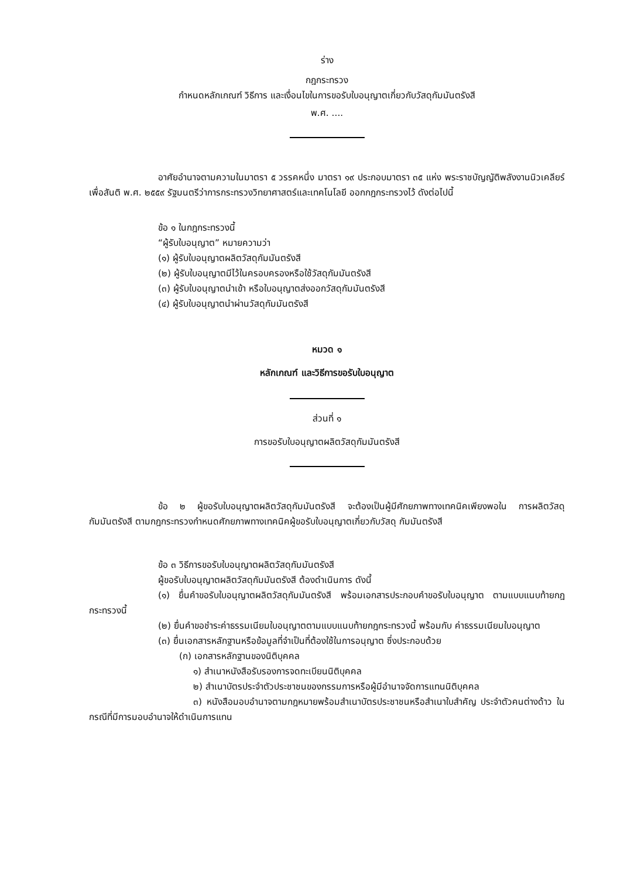ร่าง
กฎกระทรวง
กำหนดหลักเกณฑ์ วิธีการ และเงื่อนไขในการขอรับใบอนุญาตเกี่ยวกับวัสดุกัมมันตรังสี
พ.ศ. ....
อาศัยอำนาจตามความในมาตรา ๕ วรรคหนึ่ง มาตรา ๑๙ ประกอบมาตรา ๓๕ แห่ง พระราชบัญญัติพลังงานนิวเคลียร์เพื่อสันติ พ.ศ. ๒๕๕๙ รัฐมนตรีว่าการกระทรวงวิทยาศาสตร์และเทคโนโลยี ออกกฎกระทรวงไว้ ดังต่อไปนี้
ข้อ ๑ ในกฎกระทรวงนี้
“ผู้รับใบอนุญาต” หมายความว่า
(๑) ผู้รับใบอนุญาตผลิตวัสดุกัมมันตรังสี
(๒) ผู้รับใบอนุญาตมีไว้ในครอบครองหรือใช้วัสดุกัมมันตรังสี
(๓) ผู้รับใบอนุญาตนำเข้า หรือใบอนุญาตส่งออกวัสดุกัมมันตรังสี
(๔) ผู้รับใบอนุญาตนำผ่านวัสดุกัมมันตรังสี
หมวด ๑
หลักเกณฑ์ และวิธีการขอรับใบอนุญาต
ส่วนที่ ๑
การขอรับใบอนุญาตผลิตวัสดุกัมมันตรังสี
ข้อ ๒ ผู้ขอรับใบอนุญาตผลิตวัสดุกัมมันตรังสี จะต้องเป็นผู้มีศักยภาพทางเทคนิคเพียงพอใน การผลิตวัสดุกัมมันตรังสี ตามกฎกระทรวงกำหนดศักยภาพทางเทคนิคผู้ขอรับใบอนุญาตเกี่ยวกับวัสดุ กัมมันตรังสี
ข้อ ๓ วิธีการขอรับใบอนุญาตผลิตวัสดุกัมมันตรังสี
ผู้ขอรับใบอนุญาตผลิตวัสดุกัมมันตรังสี ต้องดำเนินการ ดังนี้
(๑) ยื่นคำขอรับใบอนุญาตผลิตวัสดุกัมมันตรังสี พร้อมเอกสารประกอบคำขอรับใบอนุญาต ตามแบบแนบท้ายกฎกระทรวงนี้
(๒) ยื่นคำขอชำระค่าธรรมเนียมใบอนุญาตตามแบบแนบท้ายกฎกระทรวงนี้ พร้อมกับ ค่าธรรมเนียมใบอนุญาต
(๓) ยื่นเอกสารหลักฐานหรือข้อมูลที่จำเป็นที่ต้องใช้ในการอนุญาต ซึ่งประกอบด้วย
(ก) เอกสารหลักฐานของนิติบุคคล
๑) สำเนาหนังสือรับรองการจดทะเบียนนิติบุคคล
๒) สำเนาบัตรประจำตัวประชาชนของกรรมการหรือผู้มีอำนาจจัดการแทนนิติบุคคล
๓) หนังสือมอบอำนาจตามกฎหมายพร้อมสำเนาบัตรประชาชนหรือสำเนาใบสำคัญ ประจำตัวคนต่างด้าว ในกรณีที่มีการมอบอำนาจให้ดำเนินการแทน